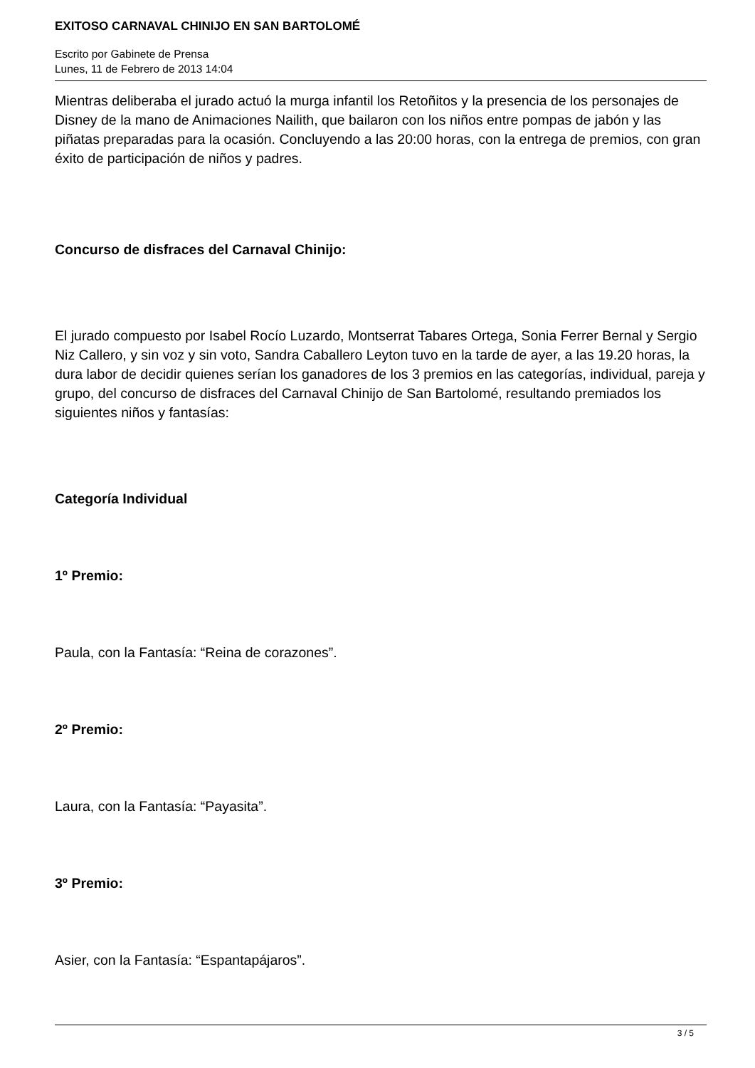EXITOSO CARNAVAL CHINIJO EN SAN BARTOLOMÉ
Escrito por Gabinete de Prensa
Lunes, 11 de Febrero de 2013 14:04
Mientras deliberaba el jurado actuó la murga infantil los Retoñitos y la presencia de los personajes de Disney de la mano de Animaciones Nailith, que bailaron con los niños entre pompas de jabón y las piñatas preparadas para la ocasión. Concluyendo a las 20:00 horas, con la entrega de premios, con gran éxito de participación de niños y padres.
Concurso de disfraces del Carnaval Chinijo:
El jurado compuesto por Isabel Rocío Luzardo, Montserrat Tabares Ortega, Sonia Ferrer Bernal y Sergio Niz Callero, y sin voz y sin voto, Sandra Caballero Leyton tuvo en la tarde de ayer, a las 19.20 horas, la dura labor de decidir quienes serían los ganadores de los 3 premios en las categorías, individual, pareja y grupo, del concurso de disfraces del Carnaval Chinijo de San Bartolomé, resultando premiados los siguientes niños y fantasías:
Categoría Individual
1º Premio:
Paula, con la Fantasía: “Reina de corazones”.
2º Premio:
Laura, con la Fantasía: “Payasita”.
3º Premio:
Asier, con la Fantasía: “Espantapájaros”.
3 / 5